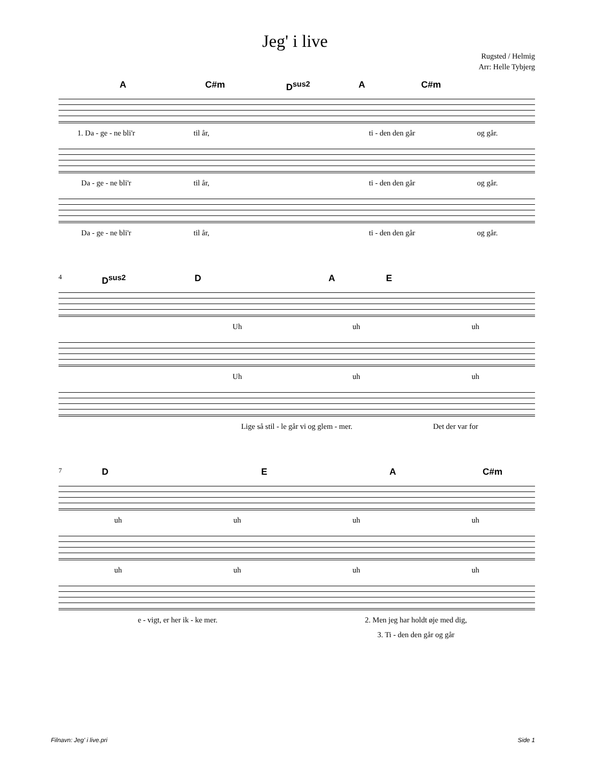Jeg' i live
Rugsted / Helmig
Arr: Helle Tybjerg
A C#m D<sup>sus2</sup> A C#m
1. Da - ge - ne bli'r til år, ti - den den går og går.
Da - ge - ne bli'r til år, ti - den den går og går.
Da - ge - ne bli'r til år, ti - den den går og går.
4
D<sup>sus2</sup> D A E
Uh uh uh
Uh uh uh
Lige så stil - le går vi og glem - mer. Det der var for
7
D E A C#m
uh uh uh uh
uh uh uh uh
e - vigt, er her ik - ke mer. 2. Men jeg har holdt øje med dig,
3. Ti - den den går og går
Filnavn: Jeg' i live.pri Side 1